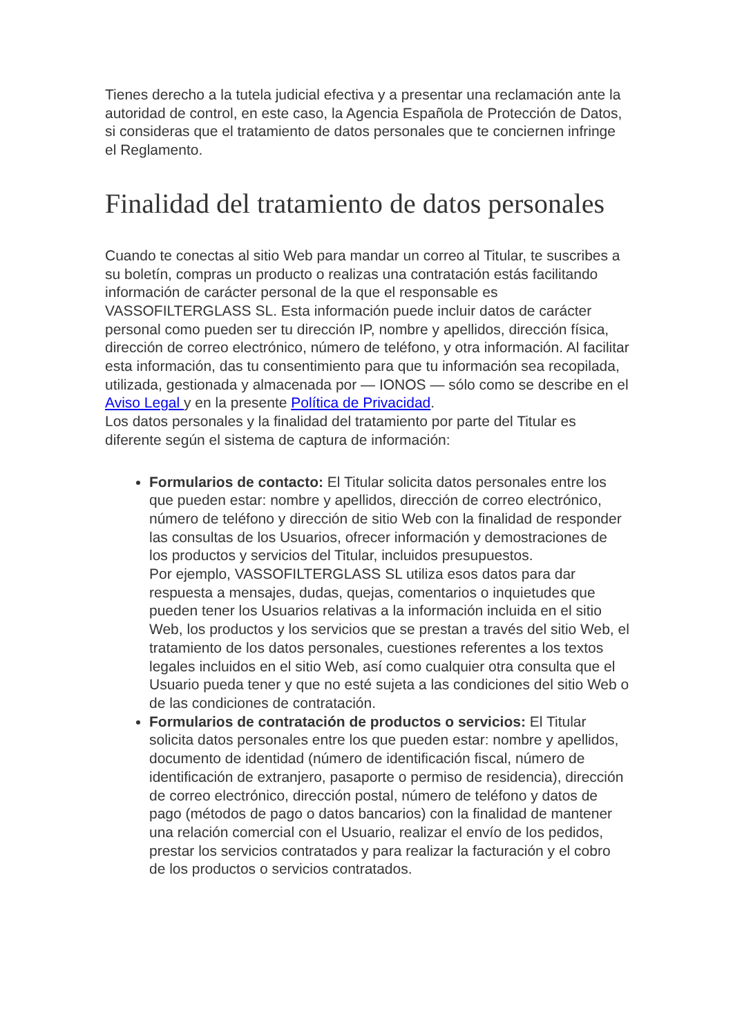Tienes derecho a la tutela judicial efectiva y a presentar una reclamación ante la autoridad de control, en este caso, la Agencia Española de Protección de Datos, si consideras que el tratamiento de datos personales que te conciernen infringe el Reglamento.
Finalidad del tratamiento de datos personales
Cuando te conectas al sitio Web para mandar un correo al Titular, te suscribes a su boletín, compras un producto o realizas una contratación estás facilitando información de carácter personal de la que el responsable es VASSOFILTERGLASS SL. Esta información puede incluir datos de carácter personal como pueden ser tu dirección IP, nombre y apellidos, dirección física, dirección de correo electrónico, número de teléfono, y otra información. Al facilitar esta información, das tu consentimiento para que tu información sea recopilada, utilizada, gestionada y almacenada por — IONOS — sólo como se describe en el Aviso Legal y en la presente Política de Privacidad.
Los datos personales y la finalidad del tratamiento por parte del Titular es diferente según el sistema de captura de información:
Formularios de contacto: El Titular solicita datos personales entre los que pueden estar: nombre y apellidos, dirección de correo electrónico, número de teléfono y dirección de sitio Web con la finalidad de responder las consultas de los Usuarios, ofrecer información y demostraciones de los productos y servicios del Titular, incluidos presupuestos.
Por ejemplo, VASSOFILTERGLASS SL utiliza esos datos para dar respuesta a mensajes, dudas, quejas, comentarios o inquietudes que pueden tener los Usuarios relativas a la información incluida en el sitio Web, los productos y los servicios que se prestan a través del sitio Web, el tratamiento de los datos personales, cuestiones referentes a los textos legales incluidos en el sitio Web, así como cualquier otra consulta que el Usuario pueda tener y que no esté sujeta a las condiciones del sitio Web o de las condiciones de contratación.
Formularios de contratación de productos o servicios: El Titular solicita datos personales entre los que pueden estar: nombre y apellidos, documento de identidad (número de identificación fiscal, número de identificación de extranjero, pasaporte o permiso de residencia), dirección de correo electrónico, dirección postal, número de teléfono y datos de pago (métodos de pago o datos bancarios) con la finalidad de mantener una relación comercial con el Usuario, realizar el envío de los pedidos, prestar los servicios contratados y para realizar la facturación y el cobro de los productos o servicios contratados.